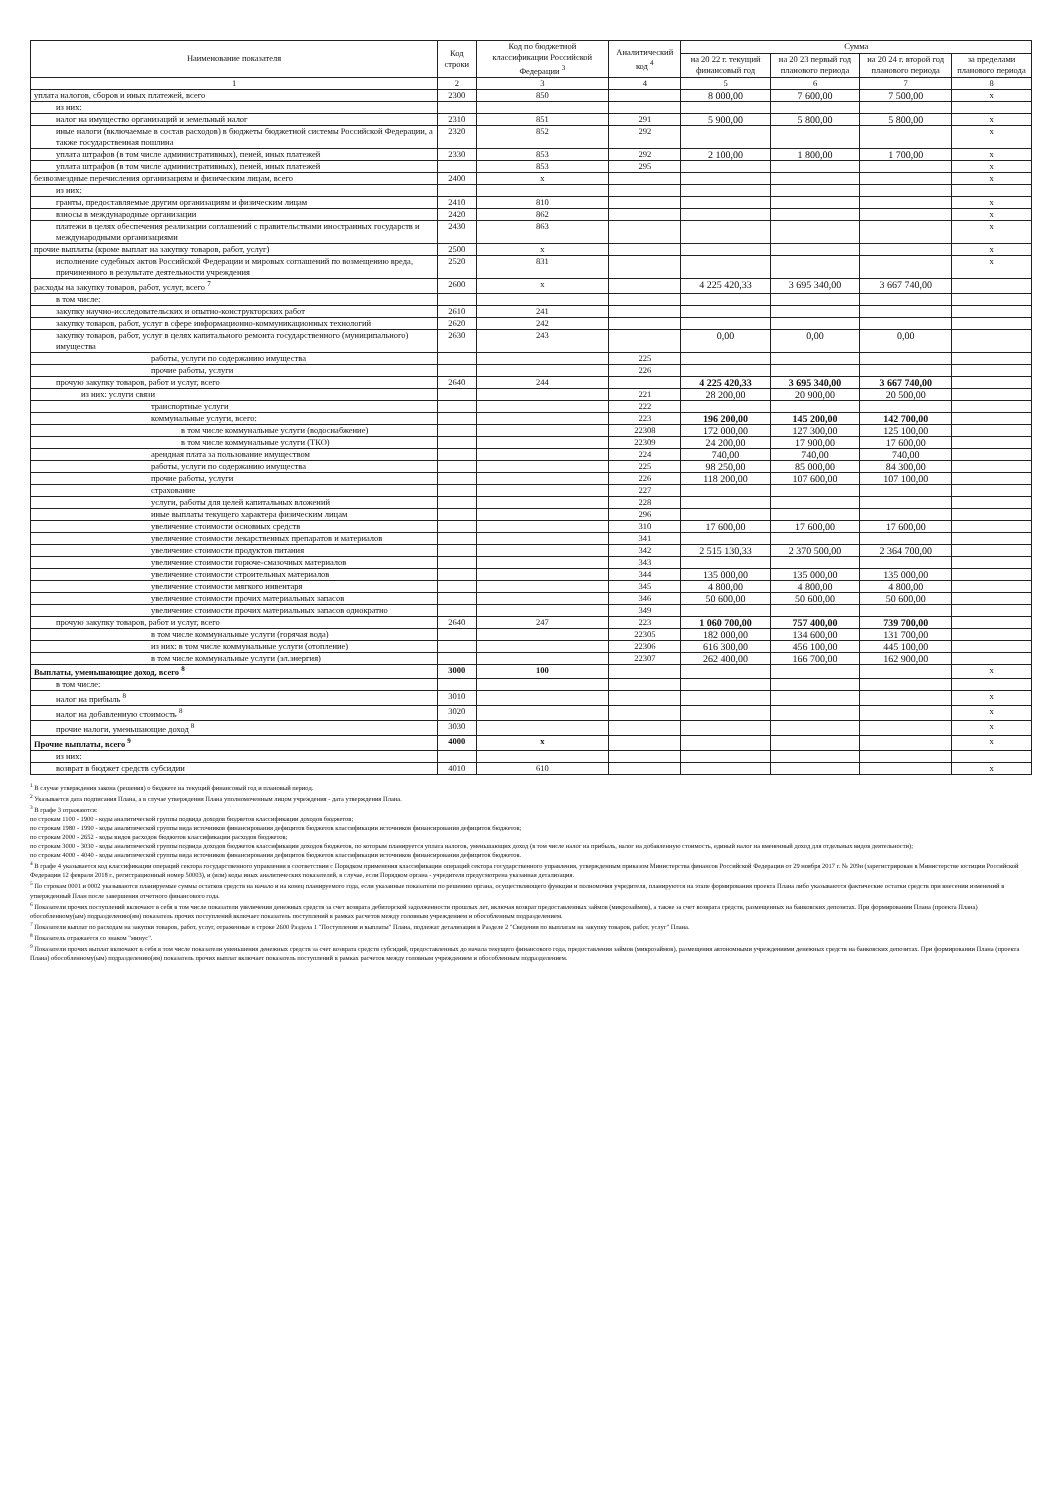| Наименование показателя | Код строки | Код по бюджетной классификации Российской Федерации <sup>3</sup> | Аналитический код <sup>4</sup> | Сумма | | | |
| --- | --- | --- | --- | --- | --- | --- | --- |
| | | | | на 20 22 г. текущий финансовый год | на 20 23 первый год планового периода | на 20 24 г. второй год планового периода | за пределами планового периода |
| 1 | 2 | 3 | 4 | 5 | 6 | 7 | 8 |
| уплата налогов, сборов и иных платежей, всего | 2300 | 850 | | 8 000,00 | 7 600,00 | 7 500,00 | x |
| из них: | | | | | | | |
| налог на имущество организаций и земельный налог | 2310 | 851 | 291 | 5 900,00 | 5 800,00 | 5 800,00 | x |
| иные налоги (включаемые в состав расходов) в бюджеты бюджетной системы Российской Федерации, а также государственная пошлина | 2320 | 852 | 292 | | | | x |
| уплата штрафов (в том числе административных), пеней, иных платежей | 2330 | 853 | 292 | 2 100,00 | 1 800,00 | 1 700,00 | x |
| уплата штрафов (в том числе административных), пеней, иных платежей | | 853 | 295 | | | | x |
| безвозмездные перечисления организациям и физическим лицам, всего | 2400 | x | | | | | x |
| из них: | | | | | | | |
| гранты, предоставляемые другим организациям и физическим лицам | 2410 | 810 | | | | | x |
| взносы в международные организации | 2420 | 862 | | | | | x |
| платежи в целях обеспечения реализации соглашений с правительствами иностранных государств и международными организациями | 2430 | 863 | | | | | x |
| прочие выплаты (кроме выплат на закупку товаров, работ, услуг) | 2500 | x | | | | | x |
| исполнение судебных актов Российской Федерации и мировых соглашений по возмещению вреда, причиненного в результате деятельности учреждения | 2520 | 831 | | | | | x |
| расходы на закупку товаров, работ, услуг, всего <sup>7</sup> | 2600 | x | | 4 225 420,33 | 3 695 340,00 | 3 667 740,00 | |
| в том числе: | | | | | | | |
| закупку научно-исследовательских и опытно-конструкторских работ | 2610 | 241 | | | | | |
| закупку товаров, работ, услуг в сфере информационно-коммуникационных технологий | 2620 | 242 | | | | | |
| закупку товаров, работ, услуг в целях капитального ремонта государственного (муниципального) имущества | 2630 | 243 | | 0,00 | 0,00 | 0,00 | |
| работы, услуги по содержанию имущества | | | 225 | | | | |
| прочие работы, услуги | | | 226 | | | | |
| прочую закупку товаров, работ и услуг, всего | 2640 | 244 | | 4 225 420,33 | 3 695 340,00 | 3 667 740,00 | |
| из них: услуги связи | | | 221 | 28 200,00 | 20 900,00 | 20 500,00 | |
| транспортные услуги | | | 222 | | | | |
| коммунальные услуги, всего: | | | 223 | 196 200,00 | 145 200,00 | 142 700,00 | |
| в том числе коммунальные услуги (водоснабжение) | | | 22308 | 172 000,00 | 127 300,00 | 125 100,00 | |
| в том числе коммунальные услуги (ТКО) | | | 22309 | 24 200,00 | 17 900,00 | 17 600,00 | |
| арендная плата за пользование имуществом | | | 224 | 740,00 | 740,00 | 740,00 | |
| работы, услуги по содержанию имущества | | | 225 | 98 250,00 | 85 000,00 | 84 300,00 | |
| прочие работы, услуги | | | 226 | 118 200,00 | 107 600,00 | 107 100,00 | |
| страхование | | | 227 | | | | |
| услуги, работы для целей капитальных вложений | | | 228 | | | | |
| иные выплаты текущего характера физическим лицам | | | 296 | | | | |
| увеличение стоимости основных средств | | | 310 | 17 600,00 | 17 600,00 | 17 600,00 | |
| увеличение стоимости лекарственных препаратов и материалов | | | 341 | | | | |
| увеличение стоимости продуктов питания | | | 342 | 2 515 130,33 | 2 370 500,00 | 2 364 700,00 | |
| увеличение стоимости горюче-смазочных материалов | | | 343 | | | | |
| увеличение стоимости строительных материалов | | | 344 | 135 000,00 | 135 000,00 | 135 000,00 | |
| увеличение стоимости мягкого инвентаря | | | 345 | 4 800,00 | 4 800,00 | 4 800,00 | |
| увеличение стоимости прочих материальных запасов | | | 346 | 50 600,00 | 50 600,00 | 50 600,00 | |
| увеличение стоимости прочих материальных запасов однократно | | | 349 | | | | |
| прочую закупку товаров, работ и услуг, всего | 2640 | 247 | 223 | 1 060 700,00 | 757 400,00 | 739 700,00 | |
| в том числе коммунальные услуги (горячая вода) | | | 22305 | 182 000,00 | 134 600,00 | 131 700,00 | |
| из них: в том числе коммунальные услуги (отопление) | | | 22306 | 616 300,00 | 456 100,00 | 445 100,00 | |
| в том числе коммунальные услуги (эл.энергия) | | | 22307 | 262 400,00 | 166 700,00 | 162 900,00 | |
| Выплаты, уменьшающие доход, всего <sup>8</sup> | 3000 | 100 | | | | | x |
| в том числе: | | | | | | | |
| налог на прибыль <sup>8</sup> | 3010 | | | | | | x |
| налог на добавленную стоимость <sup>8</sup> | 3020 | | | | | | x |
| прочие налоги, уменьшающие доход <sup>8</sup> | 3030 | | | | | | x |
| Прочие выплаты, всего <sup>9</sup> | 4000 | x | | | | | x |
| из них: | | | | | | | |
| возврат в бюджет средств субсидии | 4010 | 610 | | | | | x |
<sup>1</sup> В случае утверждения закона (решения) о бюджете на текущий финансовый год и плановый период.
<sup>2</sup> Указывается дата подписания Плана, а в случае утверждения Плана уполномоченным лицом учреждения - дата утверждения Плана.
<sup>3</sup> В графе 3 отражаются:
по строкам 1100 - 1900 - коды аналитической группы подвида доходов бюджетов классификации доходов бюджетов;
по строкам 1980 - 1990 - коды аналитической группы вида источников финансирования дефицитов бюджетов классификации источников финансирования дефицитов бюджетов;
по строкам 2000 - 2652 - коды видов расходов бюджетов классификации расходов бюджетов;
по строкам 3000 - 3030 - коды аналитической группы подвида доходов бюджетов классификации доходов бюджетов, по которым планируется уплата налогов, уменьшающих доход (в том числе налог на прибыль, налог на добавленную стоимость, единый налог на вмененный доход для отдельных видов деятельности);
по строкам 4000 - 4040 - коды аналитической группы вида источников финансирования дефицитов бюджетов классификации источников финансирования дефицитов бюджетов.
<sup>4</sup> В графе 4 указывается код классификации операций сектора государственного управления в соответствии с Порядком применения классификации операций сектора государственного управления, утвержденным приказом Министерства финансов Российской Федерации от 29 ноября 2017 г. № 209н (зарегистрирован в Министерстве юстиции Российской Федерации 12 февраля 2018 г., регистрационный номер 50003), и (или) коды иных аналитических показателей, в случае, если Порядком органа - учредителя предусмотрена указанная детализация.
<sup>5</sup> По строкам 0001 и 0002 указываются планируемые суммы остатков средств на начало и на конец планируемого года, если указанные показатели по решению органа, осуществляющего функции и полномочия учредителя, планируются на этапе формирования проекта Плана либо указываются фактические остатки средств при внесении изменений в утвержденный План после завершения отчетного финансового года.
<sup>6</sup> Показатели прочих поступлений включают в себя в том числе показатели увеличения денежных средств за счет возврата дебиторской задолженности прошлых лет, включая возврат предоставленных займов (микрозаймов), а также за счет возврата средств, размещенных на банковских депозитах. При формировании Плана (проекта Плана) обособленному(ым) подразделению(ям) показатель прочих поступлений включает показатель поступлений в рамках расчетов между головным учреждением и обособленным подразделением.
<sup>7</sup> Показатели выплат по расходам на закупки товаров, работ, услуг, отраженные в строке 2600 Раздела 1 "Поступления и выплаты" Плана, подлежат детализации в Разделе 2 "Сведения по выплатам на закупку товаров, работ, услуг" Плана.
<sup>8</sup> Показатель отражается со знаком "минус".
<sup>9</sup> Показатели прочих выплат включают в себя в том числе показатели уменьшения денежных средств за счет возврата средств субсидий, предоставленных до начала текущего финансового года, предоставления займов (микрозаймов), размещения автономными учреждениями денежных средств на банковских депозитах. При формировании Плана (проекта Плана) обособленному(ым) подразделению(ям) показатель прочих выплат включает показатель поступлений в рамках расчетов между головным учреждением и обособленным подразделением.